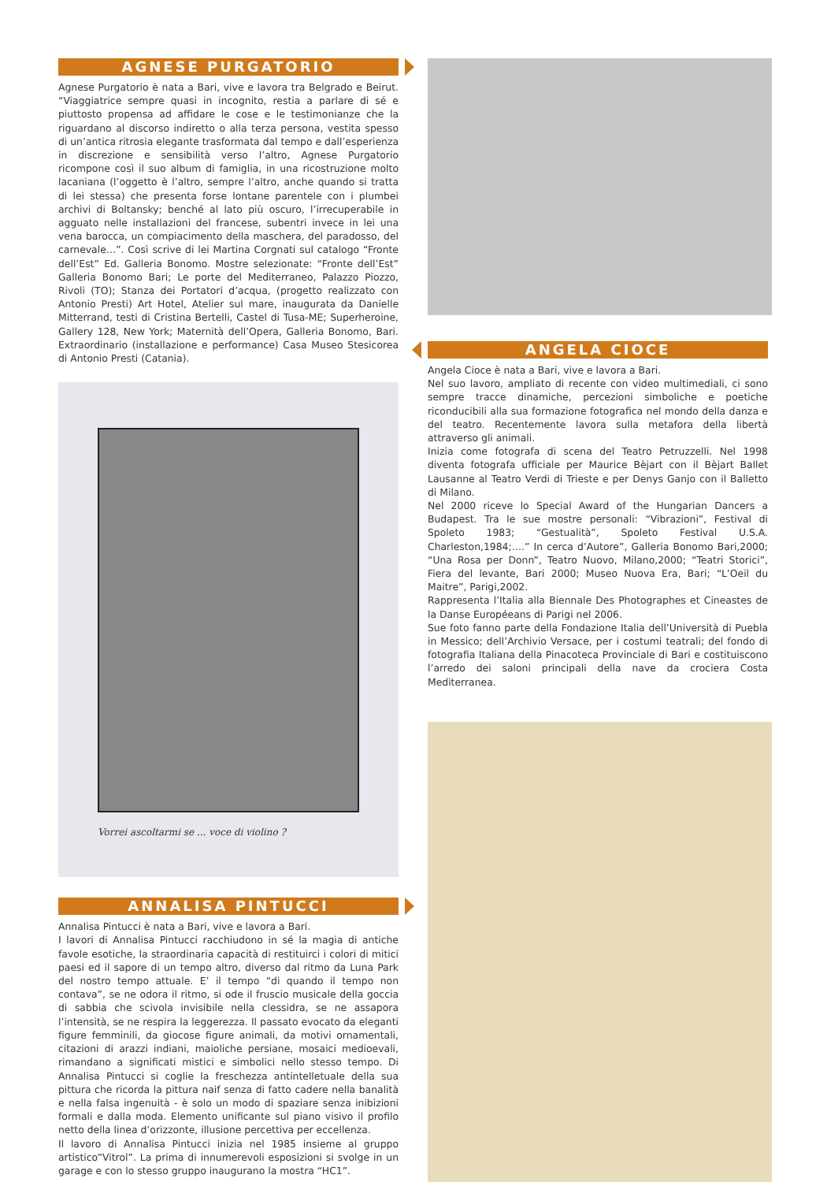AGNESE PURGATORIO
Agnese Purgatorio è nata a Bari, vive e lavora tra Belgrado e Beirut. “Viaggiatrice sempre quasi in incognito, restia a parlare di sé e piuttosto propensa ad affidare le cose e le testimonianze che la riguardano al discorso indiretto o alla terza persona, vestita spesso di un’antica ritrosia elegante trasformata dal tempo e dall’esperienza in discrezione e sensibilità verso l’altro, Agnese Purgatorio ricompone così il suo album di famiglia, in una ricostruzione molto lacaniana (l’oggetto è l’altro, sempre l’altro, anche quando si tratta di lei stessa) che presenta forse lontane parentele con i plumbei archivi di Boltansky; benché al lato più oscuro, l’irrecuperabile in agguato nelle installazioni del francese, subentri invece in lei una vena barocca, un compiacimento della maschera, del paradosso, del carnevale…”. Così scrive di lei Martina Corgnati sul catalogo “Fronte dell’Est” Ed. Galleria Bonomo. Mostre selezionate: “Fronte dell’Est” Galleria Bonomo Bari; Le porte del Mediterraneo, Palazzo Piozzo, Rivoli (TO); Stanza dei Portatori d’acqua, (progetto realizzato con Antonio Presti) Art Hotel, Atelier sul mare, inaugurata da Danielle Mitterrand, testi di Cristina Bertelli, Castel di Tusa-ME; Superheroine, Gallery 128, New York; Maternità dell’Opera, Galleria Bonomo, Bari. Extraordinario (installazione e performance) Casa Museo Stesicorea di Antonio Presti (Catania).
Vorrei ascoltarmi se ... voce di violino ?
ANNALISA PINTUCCI
Annalisa Pintucci è nata a Bari, vive e lavora a Bari.
I lavori di Annalisa Pintucci racchiudono in sé la magia di antiche favole esotiche, la straordinaria capacità di restituirci i colori di mitici paesi ed il sapore di un tempo altro, diverso dal ritmo da Luna Park del nostro tempo attuale. E’ il tempo “di quando il tempo non contava”, se ne odora il ritmo, si ode il fruscio musicale della goccia di sabbia che scivola invisibile nella clessidra, se ne assapora l’intensità, se ne respira la leggerezza. Il passato evocato da eleganti figure femminili, da giocose figure animali, da motivi ornamentali, citazioni di arazzi indiani, maioliche persiane, mosaici medioevali, rimandano a significati mistici e simbolici nello stesso tempo. Di Annalisa Pintucci si coglie la freschezza antintelletuale della sua pittura che ricorda la pittura naif senza di fatto cadere nella banalità e nella falsa ingenuità - è solo un modo di spaziare senza inibizioni formali e dalla moda. Elemento unificante sul piano visivo il profilo netto della linea d’orizzonte, illusione percettiva per eccellenza.
Il lavoro di Annalisa Pintucci inizia nel 1985 insieme al gruppo artistico”Vitrol”. La prima di innumerevoli esposizioni si svolge in un garage e con lo stesso gruppo inaugurano la mostra “HC1”.
ANGELA CIOCE
Angela Cioce è nata a Bari, vive e lavora a Bari.
Nel suo lavoro, ampliato di recente con video multimediali, ci sono sempre tracce dinamiche, percezioni simboliche e poetiche riconducibili alla sua formazione fotografica nel mondo della danza e del teatro. Recentemente lavora sulla metafora della libertà attraverso gli animali.
Inizia come fotografa di scena del Teatro Petruzzelli. Nel 1998 diventa fotografa ufficiale per Maurice Bèjart con il Bèjart Ballet Lausanne al Teatro Verdi di Trieste e per Denys Ganjo con il Balletto di Milano.
Nel 2000 riceve lo Special Award of the Hungarian Dancers a Budapest. Tra le sue mostre personali: “Vibrazioni”, Festival di Spoleto 1983; “Gestualità”, Spoleto Festival U.S.A. Charleston,1984;….” In cerca d’Autore”, Galleria Bonomo Bari,2000; “Una Rosa per Donn”, Teatro Nuovo, Milano,2000; “Teatri Storici”, Fiera del levante, Bari 2000; Museo Nuova Era, Bari; “L’Oeil du Maitre”, Parigi,2002.
Rappresenta l’Italia alla Biennale Des Photographes et Cineastes de la Danse Européeans di Parigi nel 2006.
Sue foto fanno parte della Fondazione Italia dell’Università di Puebla in Messico; dell’Archivio Versace, per i costumi teatrali; del fondo di fotografia Italiana della Pinacoteca Provinciale di Bari e costituiscono l’arredo dei saloni principali della nave da crociera Costa Mediterranea.